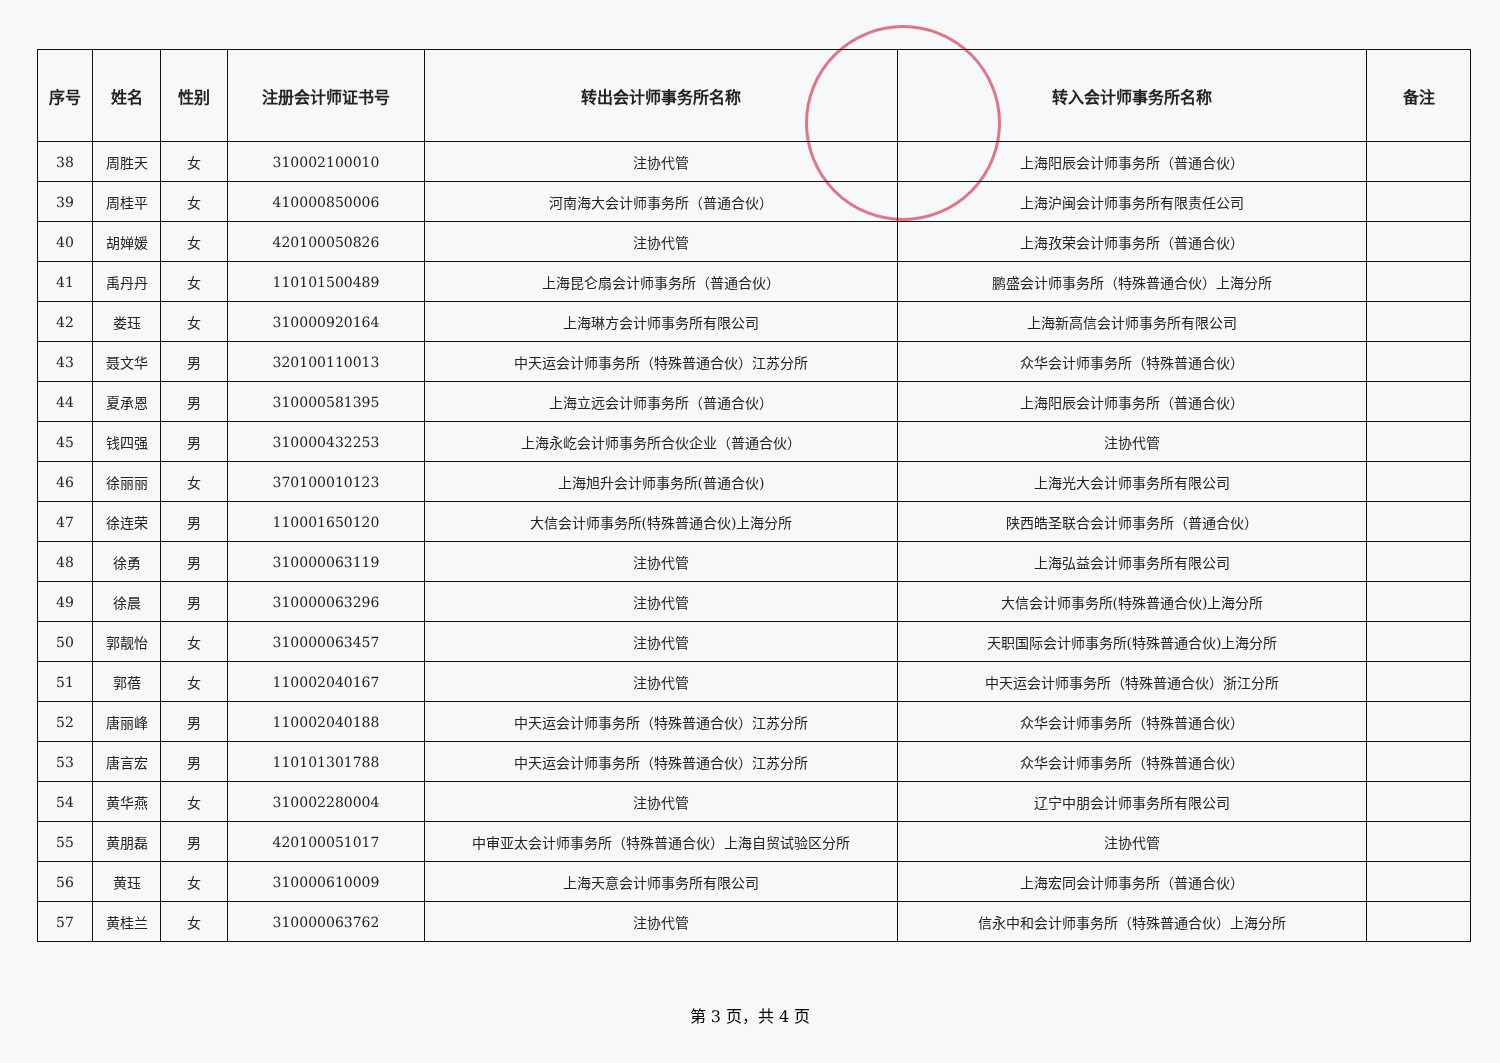| 序号 | 姓名 | 性别 | 注册会计师证书号 | 转出会计师事务所名称 | 转入会计师事务所名称 | 备注 |
| --- | --- | --- | --- | --- | --- | --- |
| 38 | 周胜天 | 女 | 310002100010 | 注协代管 | 上海阳辰会计师事务所（普通合伙） | |
| 39 | 周桂平 | 女 | 410000850006 | 河南海大会计师事务所（普通合伙） | 上海沪闽会计师事务所有限责任公司 | |
| 40 | 胡婵媛 | 女 | 420100050826 | 注协代管 | 上海孜荣会计师事务所（普通合伙） | |
| 41 | 禹丹丹 | 女 | 110101500489 | 上海昆仑扇会计师事务所（普通合伙） | 鹏盛会计师事务所（特殊普通合伙）上海分所 | |
| 42 | 娄珏 | 女 | 310000920164 | 上海琳方会计师事务所有限公司 | 上海新高信会计师事务所有限公司 | |
| 43 | 聂文华 | 男 | 320100110013 | 中天运会计师事务所（特殊普通合伙）江苏分所 | 众华会计师事务所（特殊普通合伙） | |
| 44 | 夏承恩 | 男 | 310000581395 | 上海立远会计师事务所（普通合伙） | 上海阳辰会计师事务所（普通合伙） | |
| 45 | 钱四强 | 男 | 310000432253 | 上海永屹会计师事务所合伙企业（普通合伙） | 注协代管 | |
| 46 | 徐丽丽 | 女 | 370100010123 | 上海旭升会计师事务所(普通合伙) | 上海光大会计师事务所有限公司 | |
| 47 | 徐连荣 | 男 | 110001650120 | 大信会计师事务所(特殊普通合伙)上海分所 | 陕西皓圣联合会计师事务所（普通合伙） | |
| 48 | 徐勇 | 男 | 310000063119 | 注协代管 | 上海弘益会计师事务所有限公司 | |
| 49 | 徐晨 | 男 | 310000063296 | 注协代管 | 大信会计师事务所(特殊普通合伙)上海分所 | |
| 50 | 郭靓怡 | 女 | 310000063457 | 注协代管 | 天职国际会计师事务所(特殊普通合伙)上海分所 | |
| 51 | 郭蓓 | 女 | 110002040167 | 注协代管 | 中天运会计师事务所（特殊普通合伙）浙江分所 | |
| 52 | 唐丽峰 | 男 | 110002040188 | 中天运会计师事务所（特殊普通合伙）江苏分所 | 众华会计师事务所（特殊普通合伙） | |
| 53 | 唐言宏 | 男 | 110101301788 | 中天运会计师事务所（特殊普通合伙）江苏分所 | 众华会计师事务所（特殊普通合伙） | |
| 54 | 黄华燕 | 女 | 310002280004 | 注协代管 | 辽宁中朋会计师事务所有限公司 | |
| 55 | 黄朋磊 | 男 | 420100051017 | 中审亚太会计师事务所（特殊普通合伙）上海自贸试验区分所 | 注协代管 | |
| 56 | 黄珏 | 女 | 310000610009 | 上海天意会计师事务所有限公司 | 上海宏同会计师事务所（普通合伙） | |
| 57 | 黄桂兰 | 女 | 310000063762 | 注协代管 | 信永中和会计师事务所（特殊普通合伙）上海分所 | |
第 3 页，共 4 页